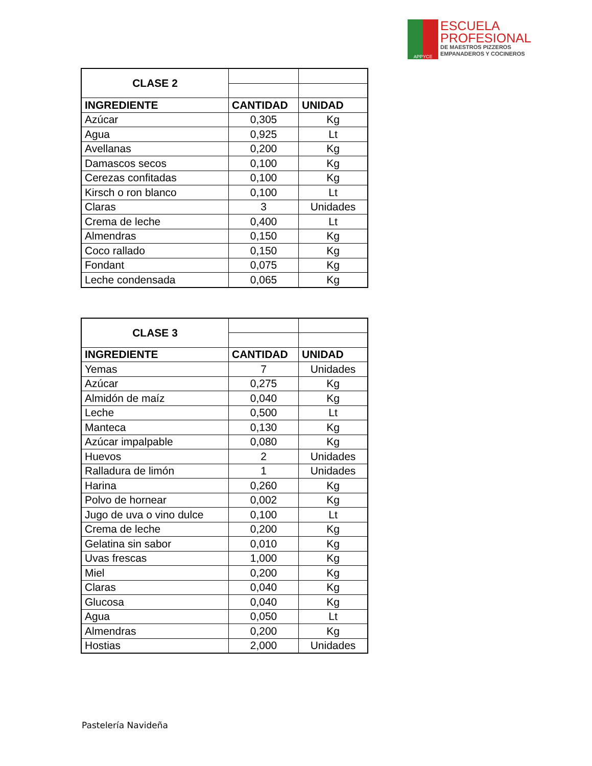APPYCE
ESCUELA
PROFESIONAL
DE MAESTROS PIZZEROS
EMPANADEROS Y COCINEROS
| CLASE 2 | | |
| INGREDIENTE | CANTIDAD | UNIDAD |
| Azúcar | 0,305 | Kg |
| Agua | 0,925 | Lt |
| Avellanas | 0,200 | Kg |
| Damascos secos | 0,100 | Kg |
| Cerezas confitadas | 0,100 | Kg |
| Kirsch o ron blanco | 0,100 | Lt |
| Claras | 3 | Unidades |
| Crema de leche | 0,400 | Lt |
| Almendras | 0,150 | Kg |
| Coco rallado | 0,150 | Kg |
| Fondant | 0,075 | Kg |
| Leche condensada | 0,065 | Kg |
| CLASE 3 | | |
| INGREDIENTE | CANTIDAD | UNIDAD |
| Yemas | 7 | Unidades |
| Azúcar | 0,275 | Kg |
| Almidón de maíz | 0,040 | Kg |
| Leche | 0,500 | Lt |
| Manteca | 0,130 | Kg |
| Azúcar impalpable | 0,080 | Kg |
| Huevos | 2 | Unidades |
| Ralladura de limón | 1 | Unidades |
| Harina | 0,260 | Kg |
| Polvo de hornear | 0,002 | Kg |
| Jugo de uva o vino dulce | 0,100 | Lt |
| Crema de leche | 0,200 | Kg |
| Gelatina sin sabor | 0,010 | Kg |
| Uvas frescas | 1,000 | Kg |
| Miel | 0,200 | Kg |
| Claras | 0,040 | Kg |
| Glucosa | 0,040 | Kg |
| Agua | 0,050 | Lt |
| Almendras | 0,200 | Kg |
| Hostias | 2,000 | Unidades |
Pastelería Navideña